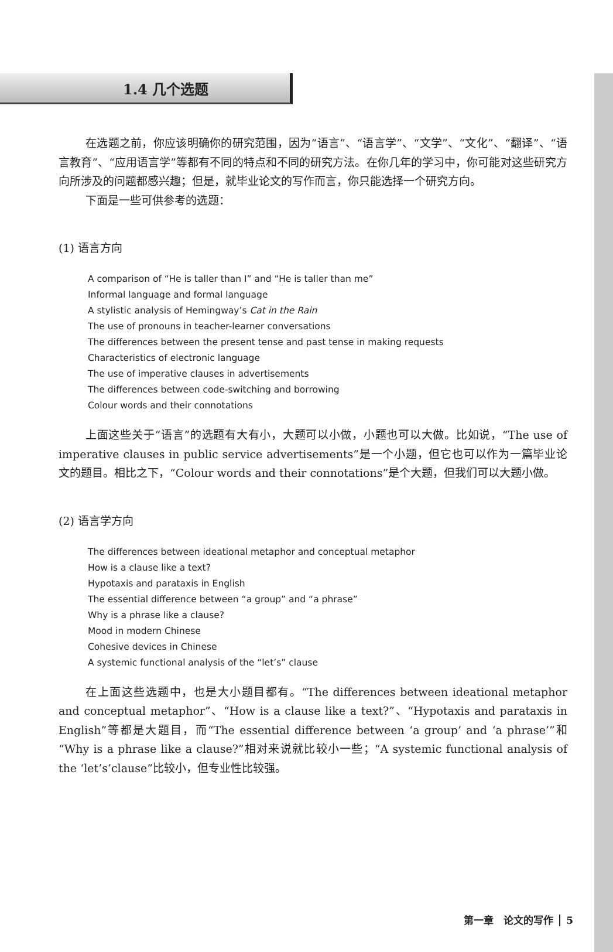1.4 几个选题
在选题之前，你应该明确你的研究范围，因为“语言”、“语言学”、“文学”、“文化”、“翻译”、“语言教育”、“应用语言学”等都有不同的特点和不同的研究方法。在你几年的学习中，你可能对这些研究方向所涉及的问题都感兴趣；但是，就毕业论文的写作而言，你只能选择一个研究方向。
下面是一些可供参考的选题：
(1) 语言方向
A comparison of “He is taller than I” and “He is taller than me”
Informal language and formal language
A stylistic analysis of Hemingway’s Cat in the Rain
The use of pronouns in teacher-learner conversations
The differences between the present tense and past tense in making requests
Characteristics of electronic language
The use of imperative clauses in advertisements
The differences between code-switching and borrowing
Colour words and their connotations
上面这些关于“语言”的选题有大有小，大题可以小做，小题也可以大做。比如说，“The use of imperative clauses in public service advertisements”是一个小题，但它也可以作为一篇毕业论文的题目。相比之下，“Colour words and their connotations”是个大题，但我们可以大题小做。
(2) 语言学方向
The differences between ideational metaphor and conceptual metaphor
How is a clause like a text?
Hypotaxis and parataxis in English
The essential difference between “a group” and “a phrase”
Why is a phrase like a clause?
Mood in modern Chinese
Cohesive devices in Chinese
A systemic functional analysis of the “let’s” clause
在上面这些选题中，也是大小题目都有。“The differences between ideational metaphor and conceptual metaphor”、“How is a clause like a text?”、“Hypotaxis and parataxis in English”等都是大题目，而“The essential difference between ‘a group’ and ‘a phrase’”和“Why is a phrase like a clause?”相对来说就比较小一些；“A systemic functional analysis of the ‘let’s’clause”比较小，但专业性比较强。
第一章　论文的写作 5